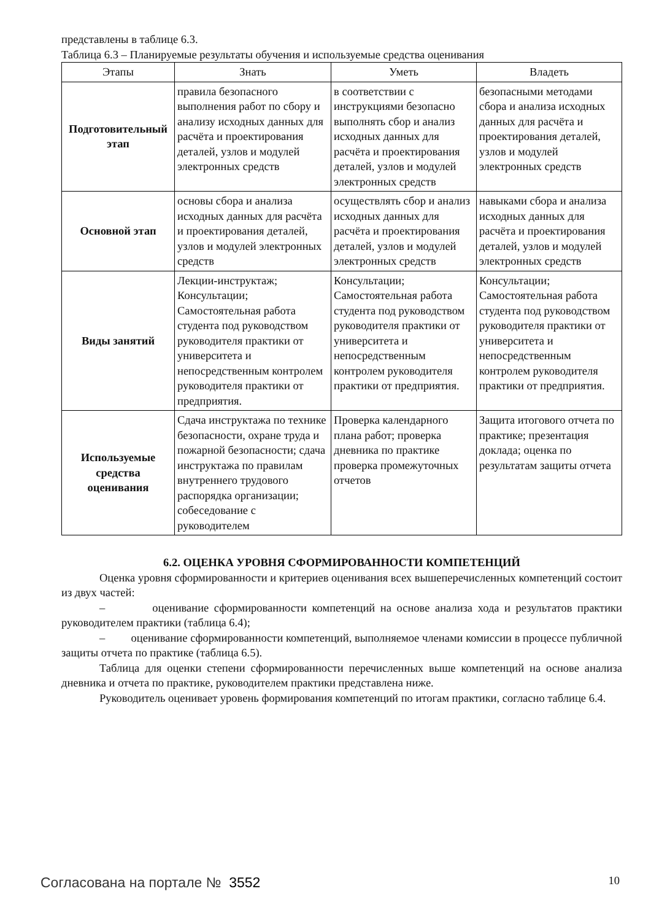представлены в таблице 6.3.
Таблица 6.3 – Планируемые результаты обучения и используемые средства оценивания
| Этапы | Знать | Уметь | Владеть |
| --- | --- | --- | --- |
| Подготовительный этап | правила безопасного выполнения работ по сбору и анализу исходных данных для расчёта и проектирования деталей, узлов и модулей электронных средств | в соответствии с инструкциями безопасно выполнять сбор и анализ исходных данных для расчёта и проектирования деталей, узлов и модулей электронных средств | безопасными методами сбора и анализа исходных данных для расчёта и проектирования деталей, узлов и модулей электронных средств |
| Основной этап | основы сбора и анализа исходных данных для расчёта и проектирования деталей, узлов и модулей электронных средств | осуществлять сбор и анализ исходных данных для расчёта и проектирования деталей, узлов и модулей электронных средств | навыками сбора и анализа исходных данных для расчёта и проектирования деталей, узлов и модулей электронных средств |
| Виды занятий | Лекции-инструктаж; Консультации; Самостоятельная работа студента под руководством руководителя практики от университета и непосредственным контролем руководителя практики от предприятия. | Консультации; Самостоятельная работа студента под руководством руководителя практики от университета и непосредственным контролем руководителя практики от предприятия. | Консультации; Самостоятельная работа студента под руководством руководителя практики от университета и непосредственным контролем руководителя практики от предприятия. |
| Используемые средства оценивания | Сдача инструктажа по технике безопасности, охране труда и пожарной безопасности; сдача инструктажа по правилам внутреннего трудового распорядка организации; собеседование с руководителем | Проверка календарного плана работ; проверка дневника по практике проверка промежуточных отчетов | Защита итогового отчета по практике; презентация доклада; оценка по результатам защиты отчета |
6.2. ОЦЕНКА УРОВНЯ СФОРМИРОВАННОСТИ КОМПЕТЕНЦИЙ
Оценка уровня сформированности и критериев оценивания всех вышеперечисленных компетенций состоит из двух частей:
– оценивание сформированности компетенций на основе анализа хода и результатов практики руководителем практики (таблица 6.4);
– оценивание сформированности компетенций, выполняемое членами комиссии в процессе публичной защиты отчета по практике (таблица 6.5).
Таблица для оценки степени сформированности перечисленных выше компетенций на основе анализа дневника и отчета по практике, руководителем практики представлена ниже.
Руководитель оценивает уровень формирования компетенций по итогам практики, согласно таблице 6.4.
Согласована на портале № 3552 10